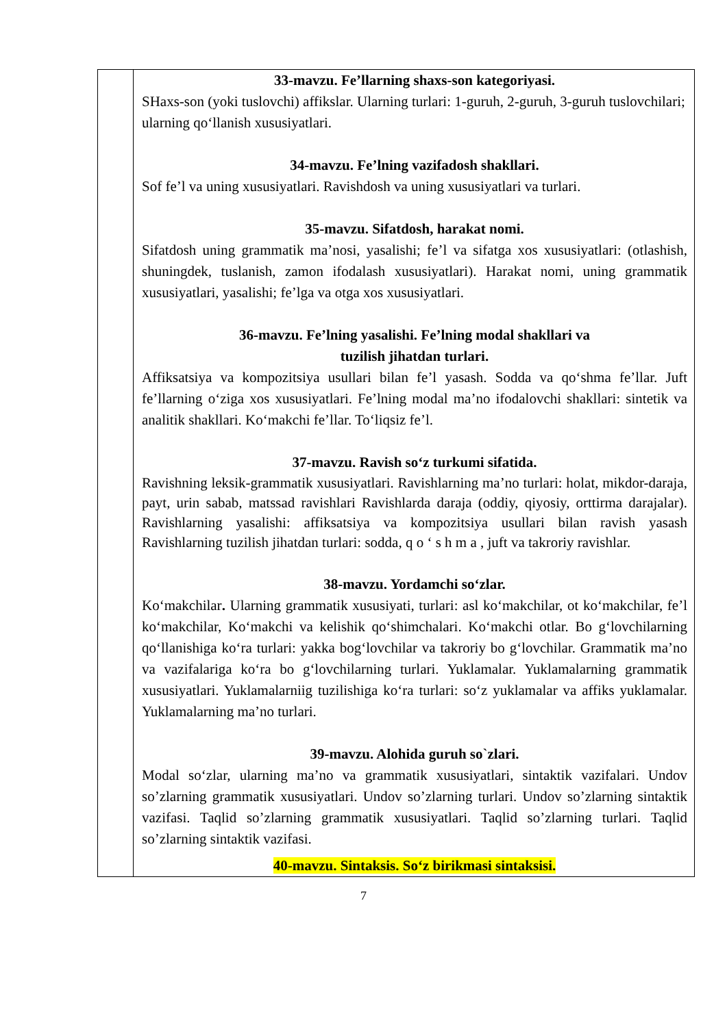| | 33-mavzu. Fe’llarning shaxs-son kategoriyasi. SHaxs-son (yoki tuslovchi) affikslar. Ularning turlari: 1-guruh, 2-guruh, 3-guruh tuslovchilari; ularning qo‘llanish xususiyatlari. 34-mavzu. Fe’lning vazifadosh shakllari. Sof fe’l va uning xususiyatlari. Ravishdosh va uning xususiyatlari va turlari. 35-mavzu. Sifatdosh, harakat nomi. Sifatdosh uning grammatik ma’nosi, yasalishi; fe’l va sifatga xos xususiyatlari: (otlashish, shuningdek, tuslanish, zamon ifodalash xususiyatlari). Harakat nomi, uning grammatik xususiyatlari, yasalishi; fe’lga va otga xos xususiyatlari. 36-mavzu. Fe’lning yasalishi. Fe’lning modal shakllari va tuzilish jihatdan turlari. Affiksatsiya va kompozitsiya usullari bilan fe’l yasash. Sodda va qo‘shma fe’llar. Juft fe’llarning o‘ziga xos xususiyatlari. Fe’lning modal ma’no ifodalovchi shakllari: sintetik va analitik shakllari. Ko‘makchi fe’llar. To‘liqsiz fe’l. 37-mavzu. Ravish so‘z turkumi sifatida. Ravishning leksik-grammatik xususiyatlari. Ravishlarning ma’no turlari: holat, mikdor-daraja, payt, urin sabab, matssad ravishlari Ravishlarda daraja (oddiy, qiyosiy, orttirma darajalar). Ravishlarning yasalishi: affiksatsiya va kompozitsiya usullari bilan ravish yasash Ravishlarning tuzilish jihatdan turlari: sodda, q o ‘ s h m a , juft va takroriy ravishlar. 38-mavzu. Yordamchi so‘zlar. Ko‘makchilar . Ularning grammatik xususiyati, turlari: asl ko‘makchilar, ot ko‘makchilar, fe’l ko‘makchilar, Ko‘makchi va kelishik qo‘shimchalari. Ko‘makchi otlar. Bo g‘lovchilarning qo‘llanishiga ko‘ra turlari: yakka bog‘lovchilar va takroriy bo g‘lovchilar. Grammatik ma’no va vazifalariga ko‘ra bo g‘lovchilarning turlari. Yuklamalar. Yuklamalarning grammatik xususiyatlari. Yuklamalarniig tuzilishiga ko‘ra turlari: so‘z yuklamalar va affiks yuklamalar. Yuklamalarning ma’no turlari. 39-mavzu. Alohida guruh so`zlari. Modal so‘zlar, ularning ma’no va grammatik xususiyatlari, sintaktik vazifalari. Undov so’zlarning grammatik xususiyatlari. Undov so’zlarning turlari. Undov so’zlarning sintaktik vazifasi. Taqlid so’zlarning grammatik xususiyatlari. Taqlid so’zlarning turlari. Taqlid so’zlarning sintaktik vazifasi. 40-mavzu. Sintaksis. So‘z birikmasi sintaksisi. |
7